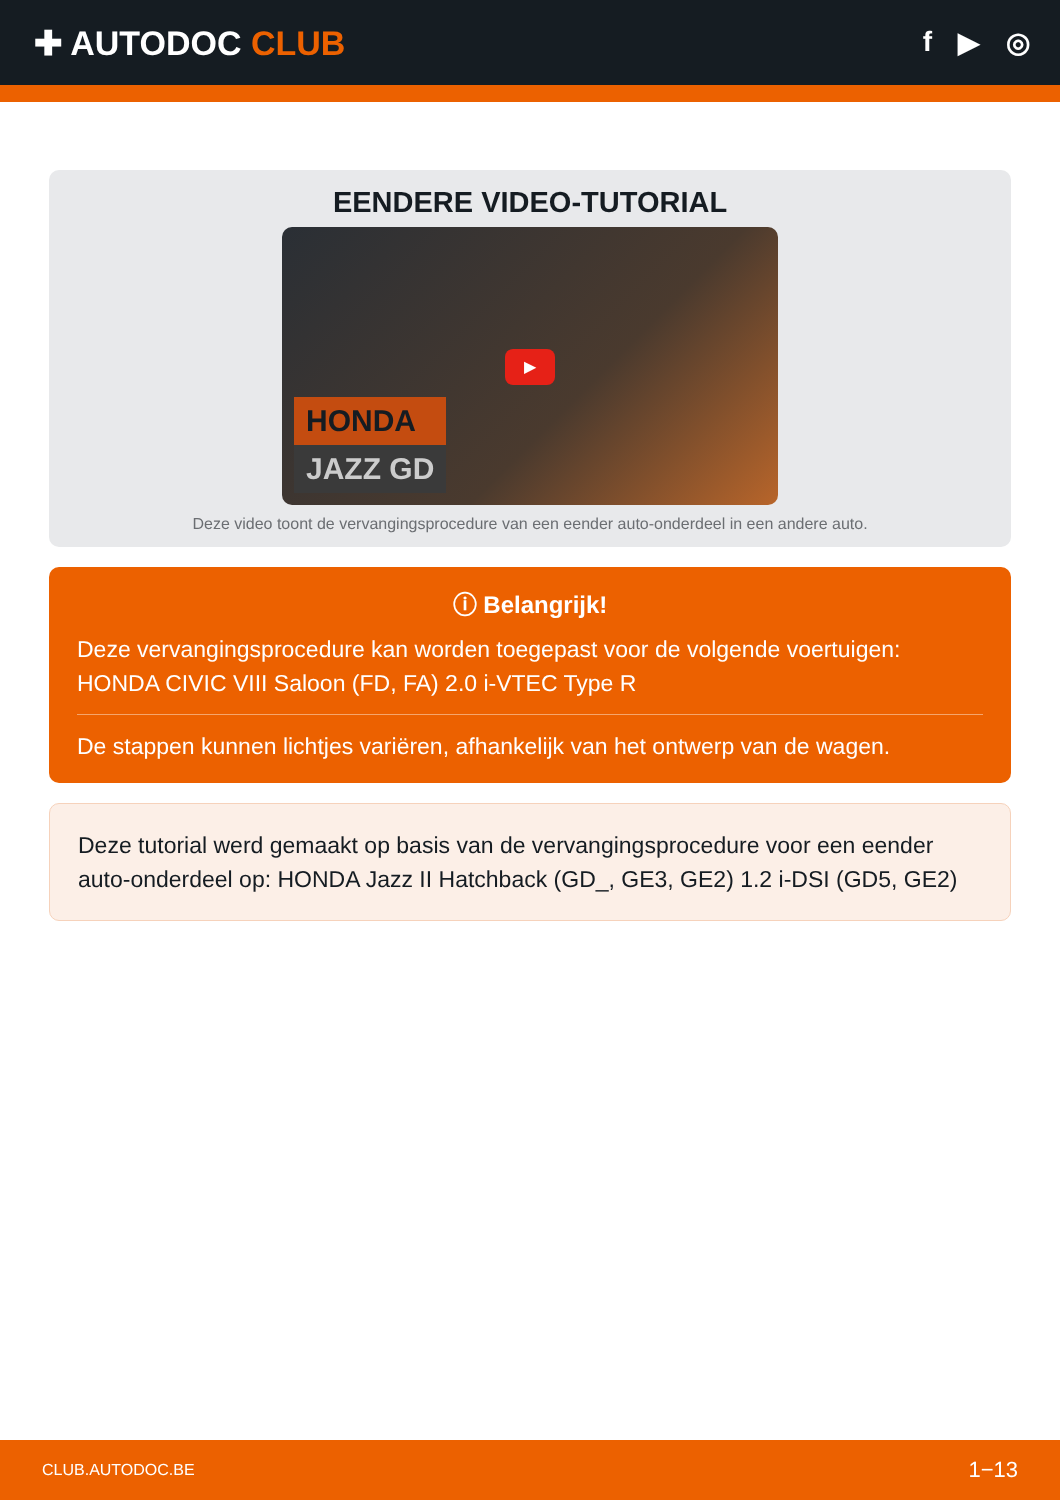✚ AUTODOC CLUB
f ▶ ◎
EENDERE VIDEO-TUTORIAL
▶
HONDA
JAZZ GD
Deze video toont de vervangingsprocedure van een eender auto-onderdeel in een andere auto.
ⓘ Belangrijk!
Deze vervangingsprocedure kan worden toegepast voor de volgende voertuigen: HONDA CIVIC VIII Saloon (FD, FA) 2.0 i-VTEC Type R
De stappen kunnen lichtjes variëren, afhankelijk van het ontwerp van de wagen.
Deze tutorial werd gemaakt op basis van de vervangingsprocedure voor een eender auto-onderdeel op: HONDA Jazz II Hatchback (GD_, GE3, GE2) 1.2 i-DSI (GD5, GE2)
CLUB.AUTODOC.BE 1−13